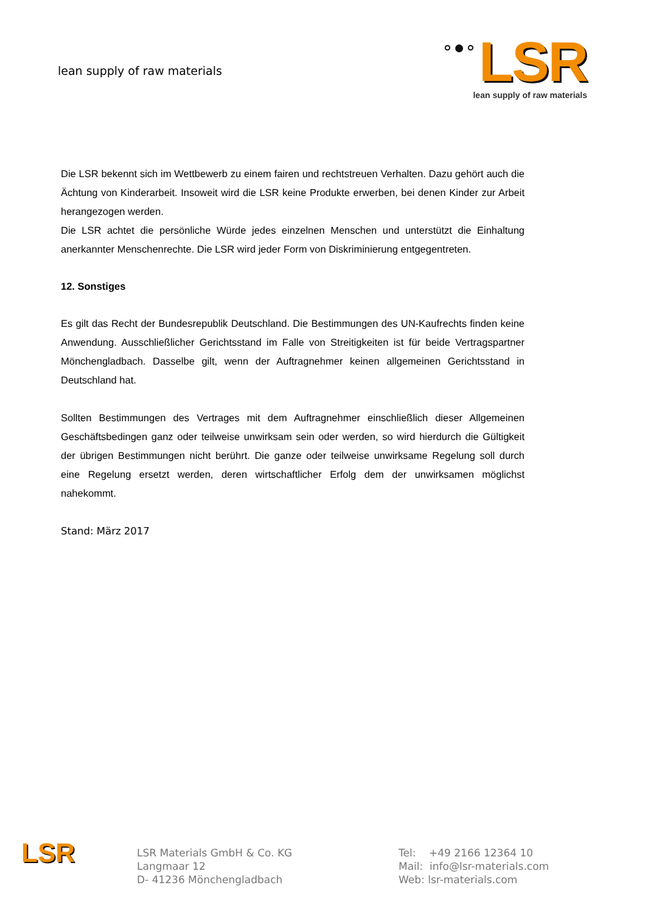lean supply of raw materials
∘●∘ LSR
lean supply of raw materials
Die LSR bekennt sich im Wettbewerb zu einem fairen und rechtstreuen Verhalten. Dazu gehört auch die Ächtung von Kinderarbeit. Insoweit wird die LSR keine Produkte erwerben, bei denen Kinder zur Arbeit herangezogen werden.
Die LSR achtet die persönliche Würde jedes einzelnen Menschen und unterstützt die Einhaltung anerkannter Menschenrechte. Die LSR wird jeder Form von Diskriminierung entgegentreten.
12. Sonstiges
Es gilt das Recht der Bundesrepublik Deutschland. Die Bestimmungen des UN-Kaufrechts finden keine Anwendung. Ausschließlicher Gerichtsstand im Falle von Streitigkeiten ist für beide Vertragspartner Mönchengladbach. Dasselbe gilt, wenn der Auftragnehmer keinen allgemeinen Gerichtsstand in Deutschland hat.
Sollten Bestimmungen des Vertrages mit dem Auftragnehmer einschließlich dieser Allgemeinen Geschäftsbedingen ganz oder teilweise unwirksam sein oder werden, so wird hierdurch die Gültigkeit der übrigen Bestimmungen nicht berührt. Die ganze oder teilweise unwirksame Regelung soll durch eine Regelung ersetzt werden, deren wirtschaftlicher Erfolg dem der unwirksamen möglichst nahekommt.
Stand: März 2017
LSR
LSR Materials GmbH & Co. KG
Langmaar 12
D- 41236 Mönchengladbach
Tel: +49 2166 12364 10
Mail: info@lsr-materials.com
Web: lsr-materials.com